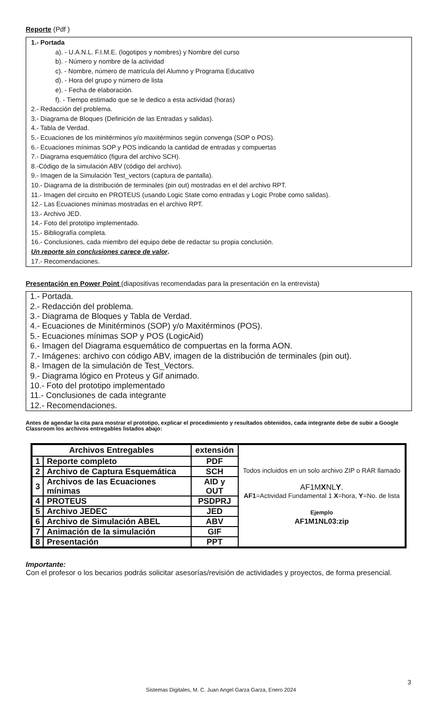Reporte (Pdf )
1.- Portada
a). - U.A.N.L. F.I.M.E. (logotipos y nombres) y Nombre del curso
b). - Número y nombre de la actividad
c). - Nombre, número de matrícula del Alumno y Programa Educativo
d). - Hora del grupo y número de lista
e). - Fecha de elaboración.
f). - Tiempo estimado que se le dedico a esta actividad (horas)
2.- Redacción del problema.
3.- Diagrama de Bloques (Definición de las Entradas y salidas).
4.- Tabla de Verdad.
5.- Ecuaciones de los minitérminos y/o maxitérminos según convenga (SOP o POS).
6.- Ecuaciones mínimas SOP y POS indicando la cantidad de entradas y compuertas
7.- Diagrama esquemático (figura del archivo SCH).
8.-Código de la simulación ABV (código del archivo).
9.- Imagen de la Simulación Test_vectors (captura de pantalla).
10.- Diagrama de la distribución de terminales (pin out) mostradas en el del archivo RPT.
11.- Imagen del circuito en PROTEUS (usando Logic State como entradas y Logic Probe como salidas).
12.- Las Ecuaciones mínimas mostradas en el archivo RPT.
13.- Archivo JED.
14.- Foto del prototipo implementado.
15.- Bibliografía completa.
16.- Conclusiones, cada miembro del equipo debe de redactar su propia conclusión.
Un reporte sin conclusiones carece de valor.
17.- Recomendaciones.
Presentación en Power Point (diapositivas recomendadas para la presentación en la entrevista)
1.- Portada.
2.- Redacción del problema.
3.- Diagrama de Bloques y Tabla de Verdad.
4.- Ecuaciones de Minitérminos (SOP) y/o Maxitérminos (POS).
5.- Ecuaciones mínimas SOP y POS (LogicAid)
6.- Imagen del Diagrama esquemático de compuertas en la forma AON.
7.- Imágenes: archivo con código ABV, imagen de la distribución de terminales (pin out).
8.- Imagen de la simulación de Test_Vectors.
9.- Diagrama lógico en Proteus y Gif animado.
10.- Foto del prototipo implementado
11.- Conclusiones de cada integrante
12.- Recomendaciones.
Antes de agendar la cita para mostrar el prototipo, explicar el procedimiento y resultados obtenidos, cada integrante debe de subir a Google Classroom los archivos entregables listados abajo:
| Archivos Entregables | | extensión | Todos incluidos en un solo archivo ZIP o RAR llamado AF1M X NL Y . AF1 =Actividad Fundamental 1 X =hora, Y =No. de lista Ejemplo AF1M1NL03:zip |
| 1 | Reporte completo | PDF | |
| 2 | Archivo de Captura Esquemática | SCH | |
| 3 | Archivos de las Ecuaciones mínimas | AID y OUT | |
| 4 | PROTEUS | PSDPRJ | |
| 5 | Archivo JEDEC | JED | |
| 6 | Archivo de Simulación ABEL | ABV | |
| 7 | Animación de la simulación | GIF | |
| 8 | Presentación | PPT | |
Importante:
Con el profesor o los becarios podrás solicitar asesorías/revisión de actividades y proyectos, de forma presencial.
3
Sistemas Digitales, M. C. Juan Angel Garza Garza, Enero 2024